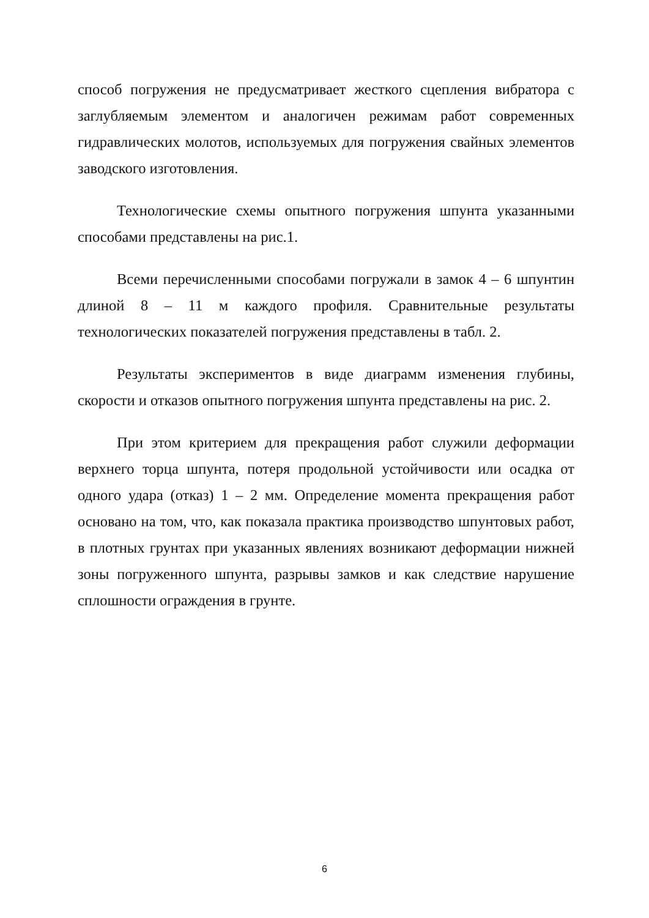способ погружения не предусматривает жесткого сцепления вибратора с заглубляемым элементом и аналогичен режимам работ современных гидравлических молотов, используемых для погружения свайных элементов заводского изготовления.
Технологические схемы опытного погружения шпунта указанными способами представлены на рис.1.
Всеми перечисленными способами погружали в замок 4 – 6 шпунтин длиной 8 – 11 м каждого профиля. Сравнительные результаты технологических показателей погружения представлены в табл. 2.
Результаты экспериментов в виде диаграмм изменения глубины, скорости и отказов опытного погружения шпунта представлены на рис. 2.
При этом критерием для прекращения работ служили деформации верхнего торца шпунта, потеря продольной устойчивости или осадка от одного удара (отказ) 1 – 2 мм. Определение момента прекращения работ основано на том, что, как показала практика производство шпунтовых работ, в плотных грунтах при указанных явлениях возникают деформации нижней зоны погруженного шпунта, разрывы замков и как следствие нарушение сплошности ограждения в грунте.
6